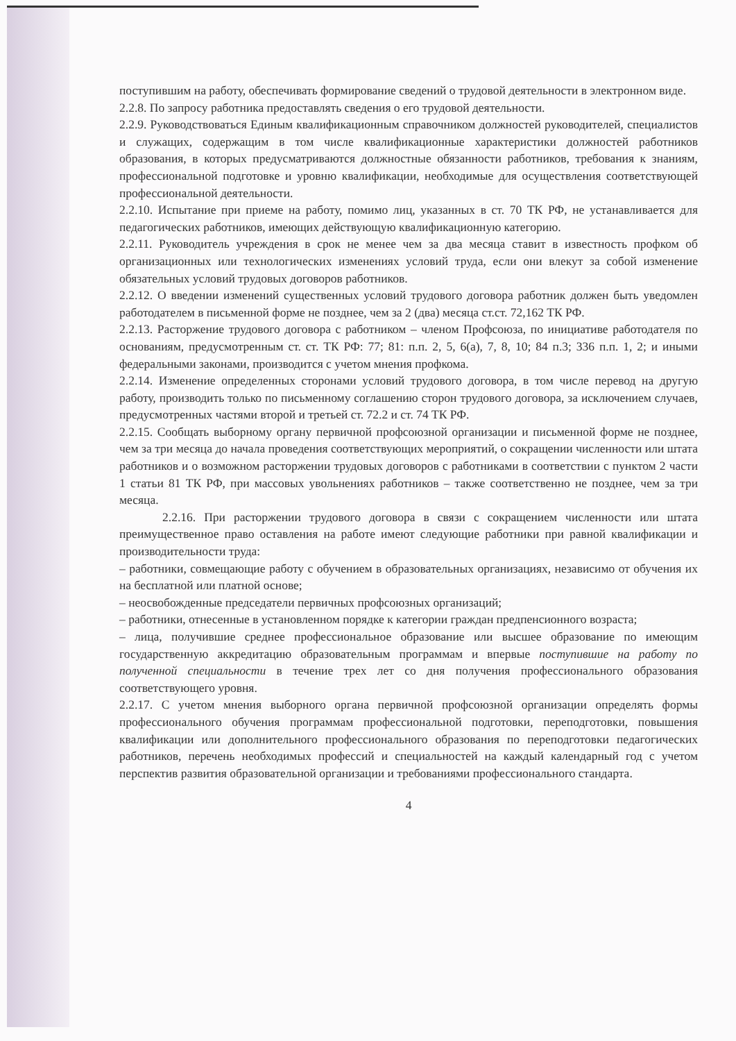поступившим на работу, обеспечивать формирование сведений о трудовой деятельности в электронном виде.
2.2.8. По запросу работника предоставлять сведения о его трудовой деятельности.
2.2.9. Руководствоваться Единым квалификационным справочником должностей руководителей, специалистов и служащих, содержащим в том числе квалификационные характеристики должностей работников образования, в которых предусматриваются должностные обязанности работников, требования к знаниям, профессиональной подготовке и уровню квалификации, необходимые для осуществления соответствующей профессиональной деятельности.
2.2.10. Испытание при приеме на работу, помимо лиц, указанных в ст. 70 ТК РФ, не устанавливается для педагогических работников, имеющих действующую квалификационную категорию.
2.2.11. Руководитель учреждения в срок не менее чем за два месяца ставит в известность профком об организационных или технологических изменениях условий труда, если они влекут за собой изменение обязательных условий трудовых договоров работников.
2.2.12. О введении изменений существенных условий трудового договора работник должен быть уведомлен работодателем в письменной форме не позднее, чем за 2 (два) месяца ст.ст. 72,162 ТК РФ.
2.2.13. Расторжение трудового договора с работником – членом Профсоюза, по инициативе работодателя по основаниям, предусмотренным ст. ст. ТК РФ: 77; 81: п.п. 2, 5, 6(а), 7, 8, 10; 84 п.3; 336 п.п. 1, 2; и иными федеральными законами, производится с учетом мнения профкома.
2.2.14. Изменение определенных сторонами условий трудового договора, в том числе перевод на другую работу, производить только по письменному соглашению сторон трудового договора, за исключением случаев, предусмотренных частями второй и третьей ст. 72.2 и ст. 74 ТК РФ.
2.2.15. Сообщать выборному органу первичной профсоюзной организации и письменной форме не позднее, чем за три месяца до начала проведения соответствующих мероприятий, о сокращении численности или штата работников и о возможном расторжении трудовых договоров с работниками в соответствии с пунктом 2 части 1 статьи 81 ТК РФ, при массовых увольнениях работников – также соответственно не позднее, чем за три месяца.
2.2.16. При расторжении трудового договора в связи с сокращением численности или штата преимущественное право оставления на работе имеют следующие работники при равной квалификации и производительности труда:
– работники, совмещающие работу с обучением в образовательных организациях, независимо от обучения их на бесплатной или платной основе;
– неосвобожденные председатели первичных профсоюзных организаций;
– работники, отнесенные в установленном порядке к категории граждан предпенсионного возраста;
– лица, получившие среднее профессиональное образование или высшее образование по имеющим государственную аккредитацию образовательным программам и впервые поступившие на работу по полученной специальности в течение трех лет со дня получения профессионального образования соответствующего уровня.
2.2.17. С учетом мнения выборного органа первичной профсоюзной организации определять формы профессионального обучения программам профессиональной подготовки, переподготовки, повышения квалификации или дополнительного профессионального образования по переподготовки педагогических работников, перечень необходимых профессий и специальностей на каждый календарный год с учетом перспектив развития образовательной организации и требованиями профессионального стандарта.
4